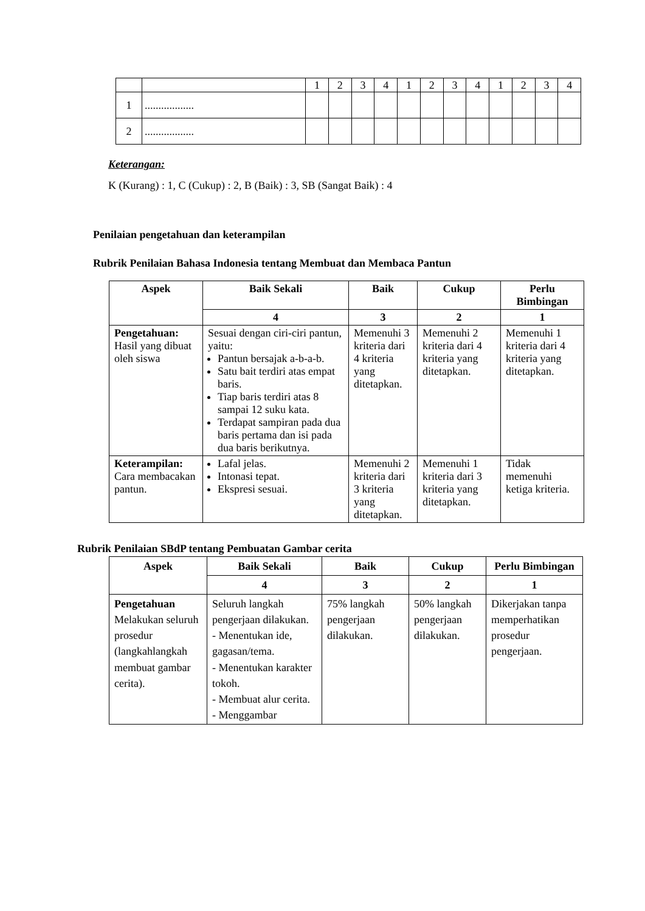| | | 1 | 2 | 3 | 4 | 1 | 2 | 3 | 4 | 1 | 2 | 3 | 4 |
| 1 | .................. | | | | | | | | | | | | |
| 2 | .................. | | | | | | | | | | | | |
Keterangan:
K (Kurang) : 1, C (Cukup) : 2, B (Baik) : 3, SB (Sangat Baik) : 4
Penilaian pengetahuan dan keterampilan
Rubrik Penilaian Bahasa Indonesia tentang Membuat dan Membaca Pantun
| Aspek | Baik Sekali | Baik | Cukup | Perlu Bimbingan |
| --- | --- | --- | --- | --- |
| | 4 | 3 | 2 | 1 |
| Pengetahuan: Hasil yang dibuat oleh siswa | Sesuai dengan ciri-ciri pantun, yaitu: Pantun bersajak a-b-a-b. Satu bait terdiri atas empat baris. Tiap baris terdiri atas 8 sampai 12 suku kata. Terdapat sampiran pada dua baris pertama dan isi pada dua baris berikutnya. | Memenuhi 3 kriteria dari 4 kriteria yang ditetapkan. | Memenuhi 2 kriteria dari 4 kriteria yang ditetapkan. | Memenuhi 1 kriteria dari 4 kriteria yang ditetapkan. |
| Keterampilan: Cara membacakan pantun. | Lafal jelas. Intonasi tepat. Ekspresi sesuai. | Memenuhi 2 kriteria dari 3 kriteria yang ditetapkan. | Memenuhi 1 kriteria dari 3 kriteria yang ditetapkan. | Tidak memenuhi ketiga kriteria. |
Rubrik Penilaian SBdP tentang Pembuatan Gambar cerita
| Aspek | Baik Sekali | Baik | Cukup | Perlu Bimbingan |
| --- | --- | --- | --- | --- |
| | 4 | 3 | 2 | 1 |
| Pengetahuan Melakukan seluruh prosedur (langkahlangkah membuat gambar cerita). | Seluruh langkah pengerjaan dilakukan. - Menentukan ide, gagasan/tema. - Menentukan karakter tokoh. - Membuat alur cerita. - Menggambar | 75% langkah pengerjaan dilakukan. | 50% langkah pengerjaan dilakukan. | Dikerjakan tanpa memperhatikan prosedur pengerjaan. |